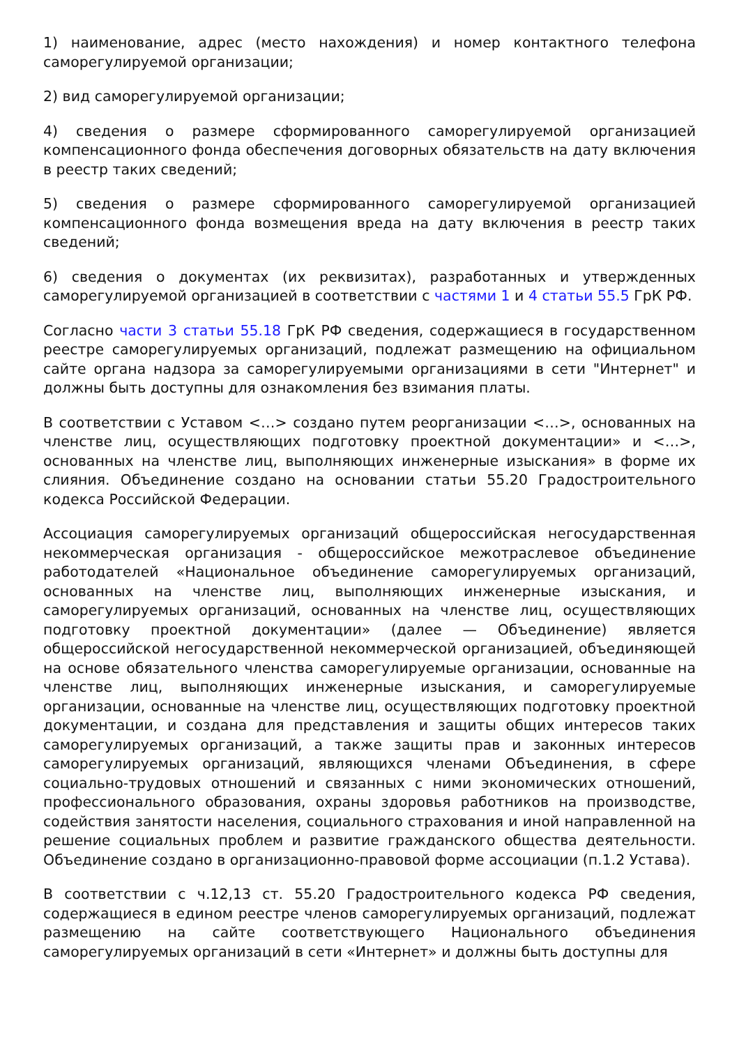1) наименование, адрес (место нахождения) и номер контактного телефона саморегулируемой организации;
2) вид саморегулируемой организации;
4) сведения о размере сформированного саморегулируемой организацией компенсационного фонда обеспечения договорных обязательств на дату включения в реестр таких сведений;
5) сведения о размере сформированного саморегулируемой организацией компенсационного фонда возмещения вреда на дату включения в реестр таких сведений;
6) сведения о документах (их реквизитах), разработанных и утвержденных саморегулируемой организацией в соответствии с частями 1 и 4 статьи 55.5 ГрК РФ.
Согласно части 3 статьи 55.18 ГрК РФ сведения, содержащиеся в государственном реестре саморегулируемых организаций, подлежат размещению на официальном сайте органа надзора за саморегулируемыми организациями в сети "Интернет" и должны быть доступны для ознакомления без взимания платы.
В соответствии с Уставом <…> создано путем реорганизации <…>, основанных на членстве лиц, осуществляющих подготовку проектной документации» и <…>, основанных на членстве лиц, выполняющих инженерные изыскания» в форме их слияния. Объединение создано на основании статьи 55.20 Градостроительного кодекса Российской Федерации.
Ассоциация саморегулируемых организаций общероссийская негосударственная некоммерческая организация - общероссийское межотраслевое объединение работодателей «Национальное объединение саморегулируемых организаций, основанных на членстве лиц, выполняющих инженерные изыскания, и саморегулируемых организаций, основанных на членстве лиц, осуществляющих подготовку проектной документации» (далее — Объединение) является общероссийской негосударственной некоммерческой организацией, объединяющей на основе обязательного членства саморегулируемые организации, основанные на членстве лиц, выполняющих инженерные изыскания, и саморегулируемые организации, основанные на членстве лиц, осуществляющих подготовку проектной документации, и создана для представления и защиты общих интересов таких саморегулируемых организаций, а также защиты прав и законных интересов саморегулируемых организаций, являющихся членами Объединения, в сфере социально-трудовых отношений и связанных с ними экономических отношений, профессионального образования, охраны здоровья работников на производстве, содействия занятости населения, социального страхования и иной направленной на решение социальных проблем и развитие гражданского общества деятельности. Объединение создано в организационно-правовой форме ассоциации (п.1.2 Устава).
В соответствии с ч.12,13 ст. 55.20 Градостроительного кодекса РФ сведения, содержащиеся в едином реестре членов саморегулируемых организаций, подлежат размещению на сайте соответствующего Национального объединения саморегулируемых организаций в сети «Интернет» и должны быть доступны для